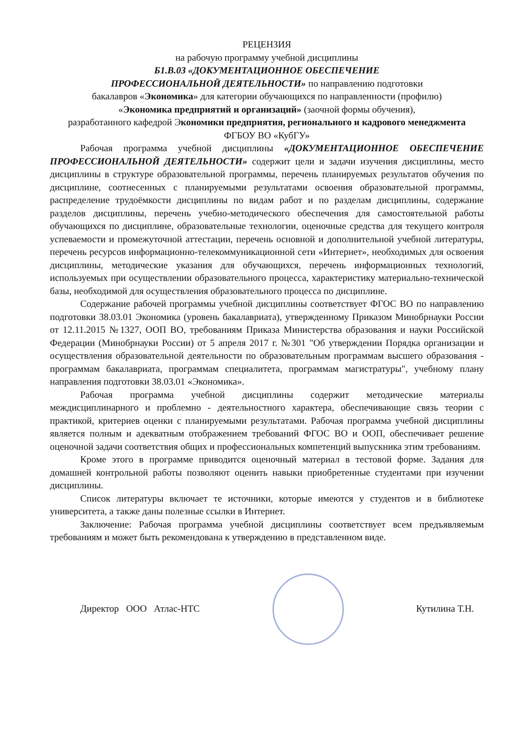РЕЦЕНЗИЯ
на рабочую программу учебной дисциплины
Б1.В.03 «ДОКУМЕНТАЦИОННОЕ ОБЕСПЕЧЕНИЕ
ПРОФЕССИОНАЛЬНОЙ ДЕЯТЕЛЬНОСТИ» по направлению подготовки
бакалавров «Экономика» для категории обучающихся по направленности (профилю)
«Экономика предприятий и организаций» (заочной формы обучения),
разработанного кафедрой Экономики предприятия, регионального и кадрового менеджмента
ФГБОУ ВО «КубГУ»
Рабочая программа учебной дисциплины «ДОКУМЕНТАЦИОННОЕ ОБЕСПЕЧЕНИЕ ПРОФЕССИОНАЛЬНОЙ ДЕЯТЕЛЬНОСТИ» содержит цели и задачи изучения дисциплины, место дисциплины в структуре образовательной программы, перечень планируемых результатов обучения по дисциплине, соотнесенных с планируемыми результатами освоения образовательной программы, распределение трудоёмкости дисциплины по видам работ и по разделам дисциплины, содержание разделов дисциплины, перечень учебно-методического обеспечения для самостоятельной работы обучающихся по дисциплине, образовательные технологии, оценочные средства для текущего контроля успеваемости и промежуточной аттестации, перечень основной и дополнительной учебной литературы, перечень ресурсов информационно-телекоммуникационной сети «Интернет», необходимых для освоения дисциплины, методические указания для обучающихся, перечень информационных технологий, используемых при осуществлении образовательного процесса, характеристику материально-технической базы, необходимой для осуществления образовательного процесса по дисциплине.
Содержание рабочей программы учебной дисциплины соответствует ФГОС ВО по направлению подготовки 38.03.01 Экономика (уровень бакалавриата), утвержденному Приказом Минобрнауки России от 12.11.2015 №1327, ООП ВО, требованиям Приказа Министерства образования и науки Российской Федерации (Минобрнауки России) от 5 апреля 2017 г. №301 "Об утверждении Порядка организации и осуществления образовательной деятельности по образовательным программам высшего образования - программам бакалавриата, программам специалитета, программам магистратуры", учебному плану направления подготовки 38.03.01 «Экономика».
Рабочая программа учебной дисциплины содержит методические материалы междисциплинарного и проблемно - деятельностного характера, обеспечивающие связь теории с практикой, критериев оценки с планируемыми результатами. Рабочая программа учебной дисциплины является полным и адекватным отображением требований ФГОС ВО и ООП, обеспечивает решение оценочной задачи соответствия общих и профессиональных компетенций выпускника этим требованиям.
Кроме этого в программе приводится оценочный материал в тестовой форме. Задания для домашней контрольной работы позволяют оценить навыки приобретенные студентами при изучении дисциплины.
Список литературы включает те источники, которые имеются у студентов и в библиотеке университета, а также даны полезные ссылки в Интернет.
Заключение: Рабочая программа учебной дисциплины соответствует всем предъявляемым требованиям и может быть рекомендована к утверждению в представленном виде.
Директор ООО Атлас-НТС Кутилина Т.Н.